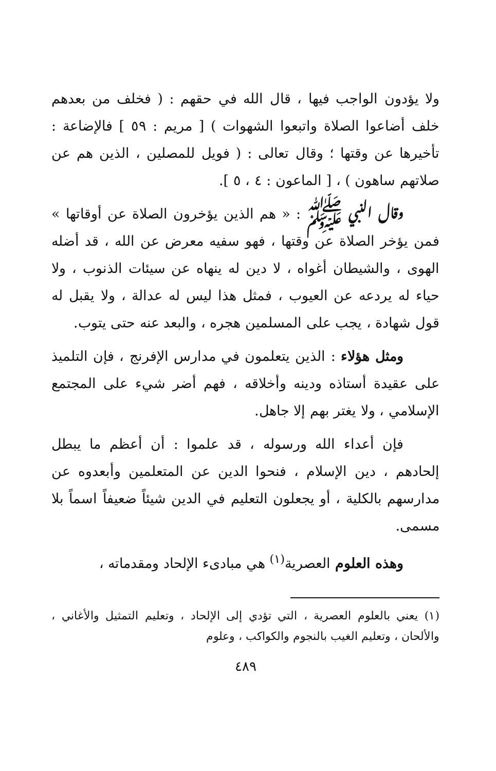ولا يؤدون الواجب فيها ، قال الله في حقهم : ( فخلف من بعدهم خلف أضاعوا الصلاة واتبعوا الشهوات ) [ مريم : ٥٩ ] فالإضاعة : تأخيرها عن وقتها ؛ وقال تعالى : ( فويل للمصلين ، الذين هم عن صلاتهم ساهون ) ، [ الماعون : ٤ ، ٥ ].
وقال النبي ﷺ : « هم الذين يؤخرون الصلاة عن أوقاتها » فمن يؤخر الصلاة عن وقتها ، فهو سفيه معرض عن الله ، قد أضله الهوى ، والشيطان أغواه ، لا دين له ينهاه عن سيئات الذنوب ، ولا حياء له يردعه عن العيوب ، فمثل هذا ليس له عدالة ، ولا يقبل له قول شهادة ، يجب على المسلمين هجره ، والبعد عنه حتى يتوب.
ومثل هؤلاء : الذين يتعلمون في مدارس الإفرنج ، فإن التلميذ على عقيدة أستاذه ودينه وأخلاقه ، فهم أضر شيء على المجتمع الإسلامي ، ولا يغتر بهم إلا جاهل.
فإن أعداء الله ورسوله ، قد علموا : أن أعظم ما يبطل إلحادهم ، دين الإسلام ، فنحوا الدين عن المتعلمين وأبعدوه عن مدارسهم بالكلية ، أو يجعلون التعليم في الدين شيئاً ضعيفاً اسماً بلا مسمى.
وهذه العلوم العصرية<sup>(١)</sup> هي مبادىء الإلحاد ومقدماته ،
(١) يعني بالعلوم العصرية ، التي تؤدي إلى الإلحاد ، وتعليم التمثيل والأغاني ، والألحان ، وتعليم الغيب بالنجوم والكواكب ، وعلوم
٤٨٩